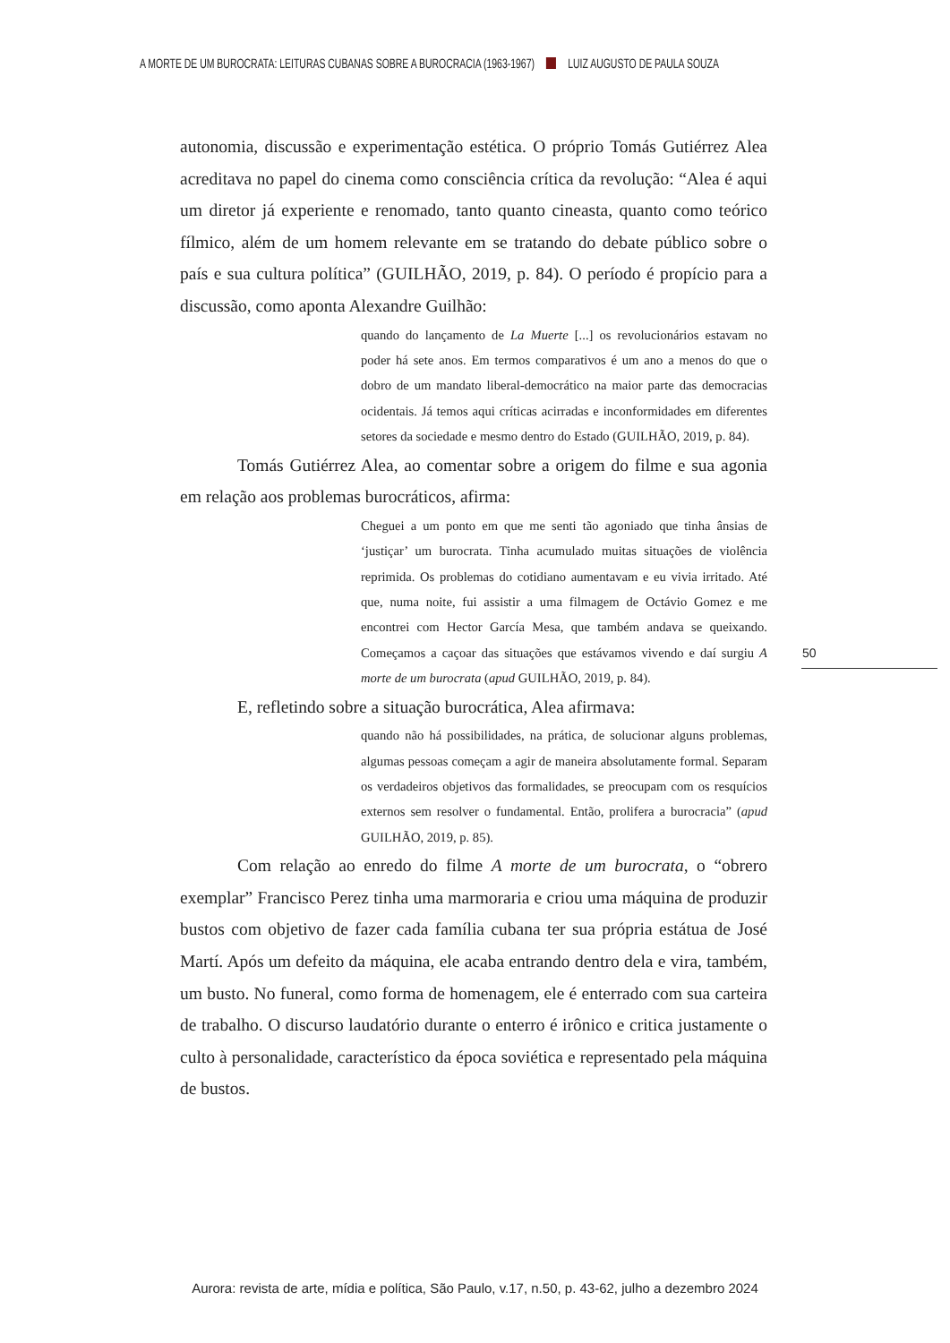A MORTE DE UM BUROCRATA: LEITURAS CUBANAS SOBRE A BUROCRACIA (1963-1967) LUIZ AUGUSTO DE PAULA SOUZA
autonomia, discussão e experimentação estética. O próprio Tomás Gutiérrez Alea acreditava no papel do cinema como consciência crítica da revolução: “Alea é aqui um diretor já experiente e renomado, tanto quanto cineasta, quanto como teórico fílmico, além de um homem relevante em se tratando do debate público sobre o país e sua cultura política” (GUILHÃO, 2019, p. 84). O período é propício para a discussão, como aponta Alexandre Guilhão:
quando do lançamento de La Muerte [...] os revolucionários estavam no poder há sete anos. Em termos comparativos é um ano a menos do que o dobro de um mandato liberal-democrático na maior parte das democracias ocidentais. Já temos aqui críticas acirradas e inconformidades em diferentes setores da sociedade e mesmo dentro do Estado (GUILHÃO, 2019, p. 84).
Tomás Gutiérrez Alea, ao comentar sobre a origem do filme e sua agonia em relação aos problemas burocráticos, afirma:
Cheguei a um ponto em que me senti tão agoniado que tinha ânsias de ‘justiçar’ um burocrata. Tinha acumulado muitas situações de violência reprimida. Os problemas do cotidiano aumentavam e eu vivia irritado. Até que, numa noite, fui assistir a uma filmagem de Octávio Gomez e me encontrei com Hector García Mesa, que também andava se queixando. Começamos a caçoar das situações que estávamos vivendo e daí surgiu A morte de um burocrata (apud GUILHÃO, 2019, p. 84).
E, refletindo sobre a situação burocrática, Alea afirmava:
quando não há possibilidades, na prática, de solucionar alguns problemas, algumas pessoas começam a agir de maneira absolutamente formal. Separam os verdadeiros objetivos das formalidades, se preocupam com os resquícios externos sem resolver o fundamental. Então, prolifera a burocracia” (apud GUILHÃO, 2019, p. 85).
Com relação ao enredo do filme A morte de um burocrata, o “obrero exemplar” Francisco Perez tinha uma marmoraria e criou uma máquina de produzir bustos com objetivo de fazer cada família cubana ter sua própria estátua de José Martí. Após um defeito da máquina, ele acaba entrando dentro dela e vira, também, um busto. No funeral, como forma de homenagem, ele é enterrado com sua carteira de trabalho. O discurso laudatório durante o enterro é irônico e critica justamente o culto à personalidade, característico da época soviética e representado pela máquina de bustos.
50
Aurora: revista de arte, mídia e política, São Paulo, v.17, n.50, p. 43-62, julho a dezembro 2024